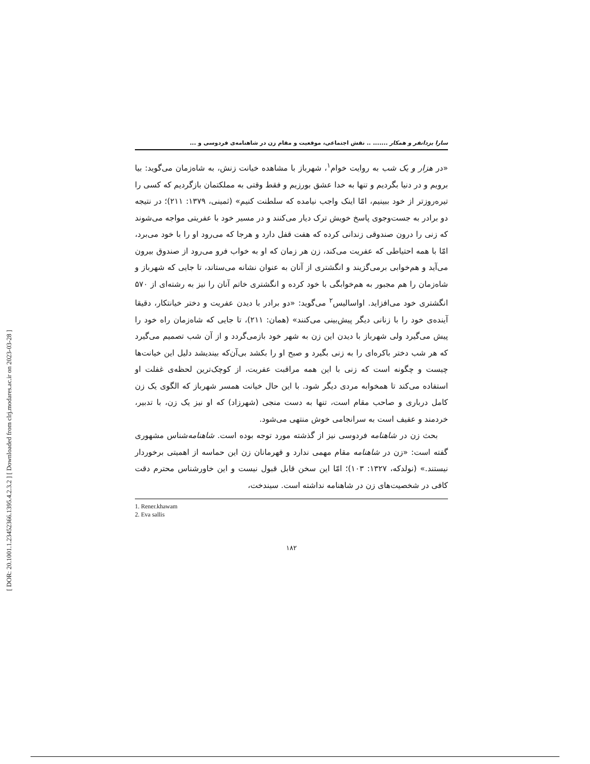[ DOR: 20.1001.1.23452366.1395.4.2.3.2 ] [ Downloaded from clrj.modares.ac.ir on 2023-03-28 ]
سارا یزدانفر و همکار ....... .. نقش اجتماعی، موقعیت و مقام زن در شاهنامه‌ی فردوسی و ...
«در هزار و یک شب به روایت خوام<sup>۱</sup>، شهرباز با مشاهده خیانت زنش، به شاه‌زمان می‌گوید: بیا برویم و در دنیا بگردیم و تنها به خدا عشق بورزیم و فقط وقتی به مملکتمان بازگردیم که کسی را تیره‌روزتر از خود ببینیم، امّا اینک واجب نیامده که سلطنت کنیم» (ثمینی، ۱۳۷۹: ۲۱۱)؛ در نتیجه دو برادر به جست‌وجوی پاسخ خویش ترک دیار می‌کنند و در مسیر خود با عفریتی مواجه می‌شوند که زنی را درون صندوقی زندانی کرده که هفت قفل دارد و هرجا که می‌رود او را با خود می‌برد، امّا با همه احتیاطی که عفریت می‌کند، زن هر زمان که او به خواب فرو می‌رود از صندوق بیرون می‌آید و هم‌خوابی برمی‌گزیند و انگشتری از آنان به عنوان نشانه می‌ستاند، تا جایی که شهرباز و شاه‌زمان را هم مجبور به هم‌خوابگی با خود کرده و انگشتری خاتم آنان را نیز به رشته‌ای از ۵۷۰ انگشتری خود می‌افزاید. اواسالیس<sup>۲</sup> می‌گوید: «دو برادر با دیدن عفریت و دختر خیانتکار، دقیقا آینده‌ی خود را با زنانی دیگر پیش‌بینی می‌کنند» (همان: ۲۱۱)، تا جایی که شاه‌زمان راه خود را پیش می‌گیرد ولی شهرباز با دیدن این زن به شهر خود بازمی‌گردد و از آن شب تصمیم می‌گیرد که هر شب دختر باکره‌ای را به زنی بگیرد و صبح او را بکشد بی‌آن‌که بیندیشد دلیل این خیانت‌ها چیست و چگونه است که زنی با این همه مراقبت عفریت، از کوچک‌ترین لحظه‌ی غفلت او استفاده می‌کند تا همخوابه مردی دیگر شود. با این حال خیانت همسر شهرباز که الگوی یک زن کامل درباری و صاحب مقام است، تنها به دست منجی (شهرزاد) که او نیز یک زن، با تدبیر، خردمند و عفیف است به سرانجامی خوش منتهی می‌شود.
بحث زن در شاهنامه فردوسی نیز از گذشته مورد توجه بوده است. شاهنامه‌شناس مشهوری گفته است: «زن در شاهنامه مقام مهمی ندارد و قهرمانان زن این حماسه از اهمیتی برخوردار نیستند.» (نولدکه، ۱۳۲۷: ۱۰۳)؛ امّا این سخن قابل قبول نیست و این خاورشناس محترم دقت کافی در شخصیت‌های زن در شاهنامه نداشته است. سیندخت،
1. Rener.khawam
2. Eva sallis
۱۸۲